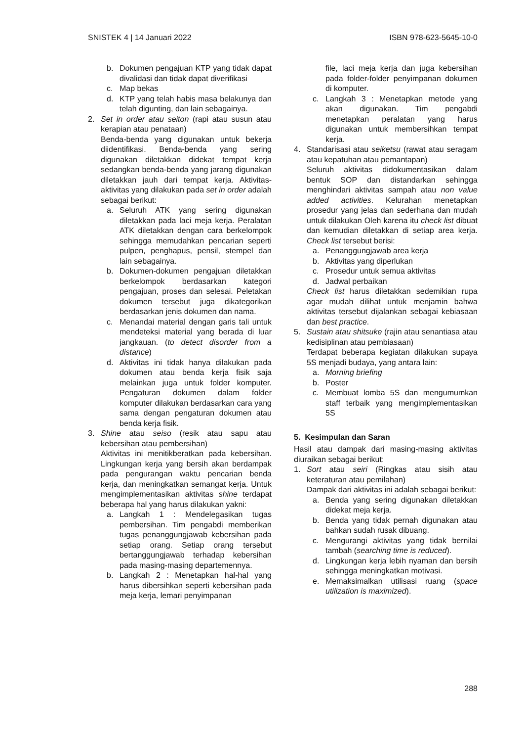SNISTEK 4 | 14 Januari 2022 ISBN 978-623-5645-10-0
b. Dokumen pengajuan KTP yang tidak dapat divalidasi dan tidak dapat diverifikasi
c. Map bekas
d. KTP yang telah habis masa belakunya dan telah digunting, dan lain sebagainya.
2. Set in order atau seiton (rapi atau susun atau kerapian atau penataan)
Benda-benda yang digunakan untuk bekerja diidentifikasi. Benda-benda yang sering digunakan diletakkan didekat tempat kerja sedangkan benda-benda yang jarang digunakan diletakkan jauh dari tempat kerja. Aktivitas-aktivitas yang dilakukan pada set in order adalah sebagai berikut:
a. Seluruh ATK yang sering digunakan diletakkan pada laci meja kerja. Peralatan ATK diletakkan dengan cara berkelompok sehingga memudahkan pencarian seperti pulpen, penghapus, pensil, stempel dan lain sebagainya.
b. Dokumen-dokumen pengajuan diletakkan berkelompok berdasarkan kategori pengajuan, proses dan selesai. Peletakan dokumen tersebut juga dikategorikan berdasarkan jenis dokumen dan nama.
c. Menandai material dengan garis tali untuk mendeteksi material yang berada di luar jangkauan. (to detect disorder from a distance)
d. Aktivitas ini tidak hanya dilakukan pada dokumen atau benda kerja fisik saja melainkan juga untuk folder komputer. Pengaturan dokumen dalam folder komputer dilakukan berdasarkan cara yang sama dengan pengaturan dokumen atau benda kerja fisik.
3. Shine atau seiso (resik atau sapu atau kebersihan atau pembersihan)
Aktivitas ini menitikberatkan pada kebersihan. Lingkungan kerja yang bersih akan berdampak pada pengurangan waktu pencarian benda kerja, dan meningkatkan semangat kerja. Untuk mengimplementasikan aktivitas shine terdapat beberapa hal yang harus dilakukan yakni:
a. Langkah 1 : Mendelegasikan tugas pembersihan. Tim pengabdi memberikan tugas penanggungjawab kebersihan pada setiap orang. Setiap orang tersebut bertanggungjawab terhadap kebersihan pada masing-masing departemennya.
b. Langkah 2 : Menetapkan hal-hal yang harus dibersihkan seperti kebersihan pada meja kerja, lemari penyimpanan
file, laci meja kerja dan juga kebersihan pada folder-folder penyimpanan dokumen di komputer.
c. Langkah 3 : Menetapkan metode yang akan digunakan. Tim pengabdi menetapkan peralatan yang harus digunakan untuk membersihkan tempat kerja.
4. Standarisasi atau seiketsu (rawat atau seragam atau kepatuhan atau pemantapan)
Seluruh aktivitas didokumentasikan dalam bentuk SOP dan distandarkan sehingga menghindari aktivitas sampah atau non value added activities. Kelurahan menetapkan prosedur yang jelas dan sederhana dan mudah untuk dilakukan Oleh karena itu check list dibuat dan kemudian diletakkan di setiap area kerja. Check list tersebut berisi:
a. Penanggungjawab area kerja
b. Aktivitas yang diperlukan
c. Prosedur untuk semua aktivitas
d. Jadwal perbaikan
Check list harus diletakkan sedemikian rupa agar mudah dilihat untuk menjamin bahwa aktivitas tersebut dijalankan sebagai kebiasaan dan best practice.
5. Sustain atau shitsuke (rajin atau senantiasa atau kedisiplinan atau pembiasaan)
Terdapat beberapa kegiatan dilakukan supaya 5S menjadi budaya, yang antara lain:
a. Morning briefing
b. Poster
c. Membuat lomba 5S dan mengumumkan staff terbaik yang mengimplementasikan 5S
5. Kesimpulan dan Saran
Hasil atau dampak dari masing-masing aktivitas diuraikan sebagai berikut:
1. Sort atau seiri (Ringkas atau sisih atau keteraturan atau pemilahan)
Dampak dari aktivitas ini adalah sebagai berikut:
a. Benda yang sering digunakan diletakkan didekat meja kerja.
b. Benda yang tidak pernah digunakan atau bahkan sudah rusak dibuang.
c. Mengurangi aktivitas yang tidak bernilai tambah (searching time is reduced).
d. Lingkungan kerja lebih nyaman dan bersih sehingga meningkatkan motivasi.
e. Memaksimalkan utilisasi ruang (space utilization is maximized).
288